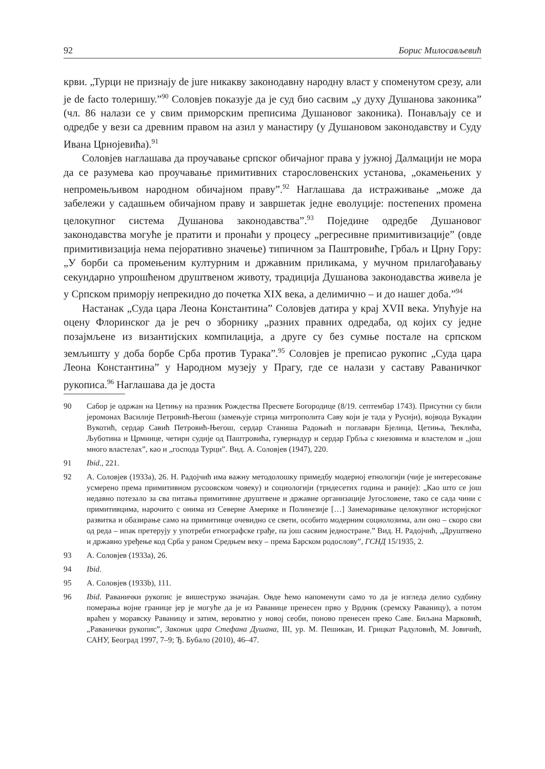92 Борис Милосављевић
крви. „Турци не признају de jure никакву законодавну народну власт у споменутом срезу, али је de facto толеришу.”<sup>90</sup> Соловјев показује да је суд био сасвим „у духу Душанова законика” (чл. 86 налази се у свим приморским преписима Душановог законика). Понављају се и одредбе у вези са древним правом на азил у манастиру (у Душановом законодавству и Суду Ивана Црнојевића).<sup>91</sup>
Соловјев наглашава да проучавање српског обичајног права у јужној Далмацији не мора да се разумева као проучавање примитивних старословенских установа, „окамењених у непромењљивом народном обичајном праву”.<sup>92</sup> Наглашава да истраживање „може да забележи у садашњем обичајном праву и завршетак једне еволуције: постепених промена целокупног система Душанова законодавства”.<sup>93</sup> Поједине одредбе Душановог законодавства могуће је пратити и пронаћи у процесу „регресивне примитивизације” (овде примитивизација нема пејоративно значење) типичном за Паштровиће, Грбаљ и Црну Гору: „У борби са промењеним културним и државним приликама, у мучном прилагођавању секундарно упрошћеном друштвеном животу, традиција Душанова законодавства живела је у Српском приморју непрекидно до почетка XIX века, а делимично – и до нашег доба.”<sup>94</sup>
Настанак „Суда цара Леона Константина” Соловјев датира у крај XVII века. Упућује на оцену Флоринског да је реч о зборнику „разних правних одредаба, од којих су једне позајмљене из византијских компилација, а друге су без сумње постале на српском земљишту у доба борбе Срба против Турака”.<sup>95</sup> Соловјев је преписао рукопис „Суда цара Леона Константина” у Народном музеју у Прагу, где се налази у саставу Раваничког рукописа.<sup>96</sup> Наглашава да је доста
90 Сабор је одржан на Цетињу на празник Рождества Пресвете Богородице (8/19. септембар 1743). Присутни су били јеромонах Василије Петровић-Његош (замењује стрица митрополита Саву који је тада у Русији), војвода Вукадин Вукотић, сердар Савић Петровић-Његош, сердар Станиша Радоњић и поглавари Бјелица, Цетиња, Ћеклића, Љуботина и Црмнице, четири судије од Паштровића, гувернадур и сердар Грбља с кнезовима и властелом и „још много властелах”, као и „господа Турци”. Вид. А. Соловјев (1947), 220.
91 Ibid., 221.
92 А. Соловјев (1933а), 26. Н. Радојчић има важну методолошку примедбу модерној етнологији (чије је интересовање усмерено према примитивном русоовском човеку) и социологији (тридесетих година и раније): „Као што се још недавно потезало за сва питања примитивне друштвене и државне организације Југословене, тако се сада чини с примитивцима, нарочито с онима из Северне Америке и Полинезије […] Занемаривање целокупног историјског развитка и обазирање само на примитивце очевидно се свети, особито модерним социолозима, али оно – скоро сви од реда – ипак претерују у употреби етнографске грађе, па још сасвим једностране.” Вид. Н. Радојчић, „Друштвено и државно уређење код Срба у раном Средњем веку – према Барском родослову”, ГСНД 15/1935, 2.
93 А. Соловјев (1933а), 26.
94 Ibid.
95 А. Соловјев (1933b), 111.
96 Ibid. Раванички рукопис је вишеструко значајан. Овде ћемо напоменути само то да је изгледа делио судбину померања војне границе јер је могуће да је из Раванице пренесен прво у Врдник (сремску Раваницу), а потом враћен у моравску Раваницу и затим, вероватно у новој сеоби, поново пренесен преко Саве. Биљана Марковић, „Раванички рукопис”, Законик цара Стефана Душана, III, ур. М. Пешикан, И. Грицкат Радуловић, М. Јовичић, САНУ, Београд 1997, 7–9; Ђ. Бубало (2010), 46–47.